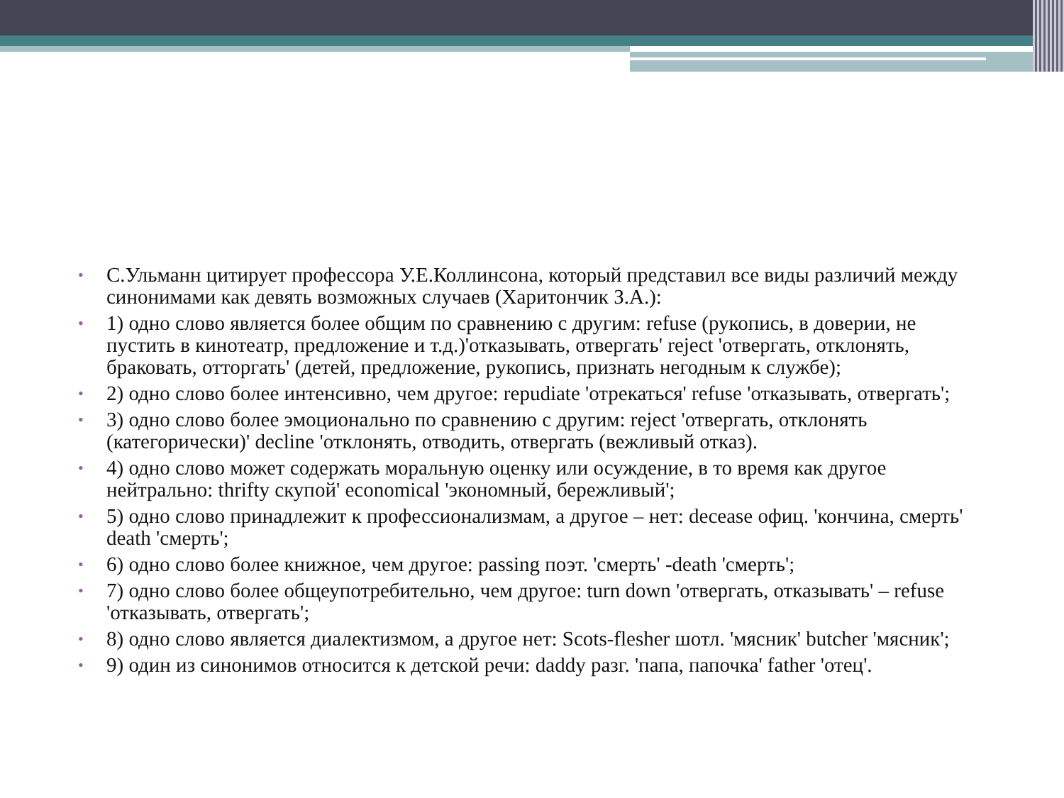• С.Ульманн цитирует профессора У.Е.Коллинсона, который представил все виды различий между синонимами как девять возможных случаев (Харитончик З.А.):
• 1) одно слово является более общим по сравнению с другим: refuse (рукопись, в доверии, не пустить в кинотеатр, предложение и т.д.)'отказывать, отвергать' reject 'отвергать, отклонять, браковать, отторгать' (детей, предложение, рукопись, признать негодным к службе);
• 2) одно слово более интенсивно, чем другое: repudiate 'отрекаться' refuse 'отказывать, отвергать';
• 3) одно слово более эмоционально по сравнению с другим: reject 'отвергать, отклонять (категорически)' decline 'отклонять, отводить, отвергать (вежливый отказ).
• 4) одно слово может содержать моральную оценку или осуждение, в то время как другое нейтрально: thrifty скупой' economical 'экономный, бережливый';
• 5) одно слово принадлежит к профессионализмам, а другое – нет: decease офиц. 'кончина, смерть' death 'смерть';
• 6) одно слово более книжное, чем другое: passing поэт. 'смерть' -death 'смерть';
• 7) одно слово более общеупотребительно, чем другое: turn down 'отвергать, отказывать' – refuse 'отказывать, отвергать';
• 8) одно слово является диалектизмом, а другое нет: Scots-flesher шотл. 'мясник' butcher 'мясник';
• 9) один из синонимов относится к детской речи: daddy разг. 'папа, папочка' father 'отец'.